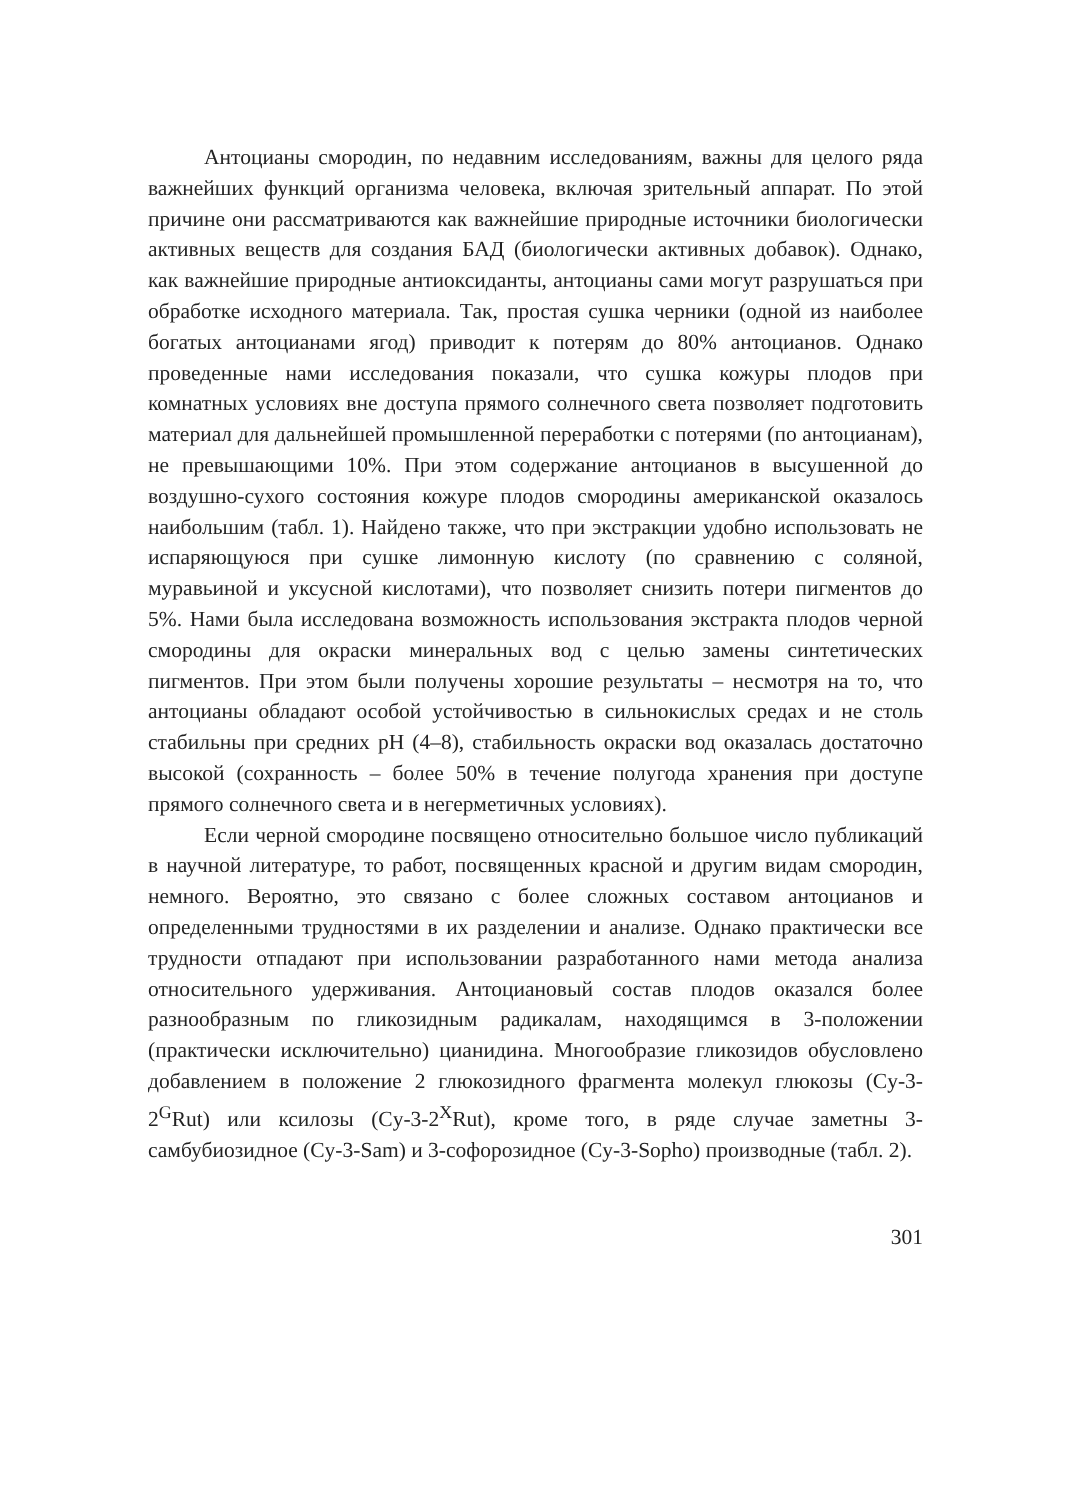Антоцианы смородин, по недавним исследованиям, важны для целого ряда важнейших функций организма человека, включая зрительный аппарат. По этой причине они рассматриваются как важнейшие природные источники биологически активных веществ для создания БАД (биологически активных добавок). Однако, как важнейшие природные антиоксиданты, антоцианы сами могут разрушаться при обработке исходного материала. Так, простая сушка черники (одной из наиболее богатых антоцианами ягод) приводит к потерям до 80% антоцианов. Однако проведенные нами исследования показали, что сушка кожуры плодов при комнатных условиях вне доступа прямого солнечного света позволяет подготовить материал для дальнейшей промышленной переработки с потерями (по антоцианам), не превышающими 10%. При этом содержание антоцианов в высушенной до воздушно-сухого состояния кожуре плодов смородины американской оказалось наибольшим (табл. 1). Найдено также, что при экстракции удобно использовать не испаряющуюся при сушке лимонную кислоту (по сравнению с соляной, муравьиной и уксусной кислотами), что позволяет снизить потери пигментов до 5%. Нами была исследована возможность использования экстракта плодов черной смородины для окраски минеральных вод с целью замены синтетических пигментов. При этом были получены хорошие результаты – несмотря на то, что антоцианы обладают особой устойчивостью в сильнокислых средах и не столь стабильны при средних pH (4–8), стабильность окраски вод оказалась достаточно высокой (сохранность – более 50% в течение полугода хранения при доступе прямого солнечного света и в негерметичных условиях).
Если черной смородине посвящено относительно большое число публикаций в научной литературе, то работ, посвященных красной и другим видам смородин, немного. Вероятно, это связано с более сложных составом антоцианов и определенными трудностями в их разделении и анализе. Однако практически все трудности отпадают при использовании разработанного нами метода анализа относительного удерживания. Антоциановый состав плодов оказался более разнообразным по гликозидным радикалам, находящимся в 3-положении (практически исключительно) цианидина. Многообразие гликозидов обусловлено добавлением в положение 2 глюкозидного фрагмента молекул глюкозы (Cy-3-2<sup>G</sup>Rut) или ксилозы (Cy-3-2<sup>X</sup>Rut), кроме того, в ряде случае заметны 3-самбубиозидное (Cy-3-Sam) и 3-софорозидное (Cy-3-Sopho) производные (табл. 2).
301